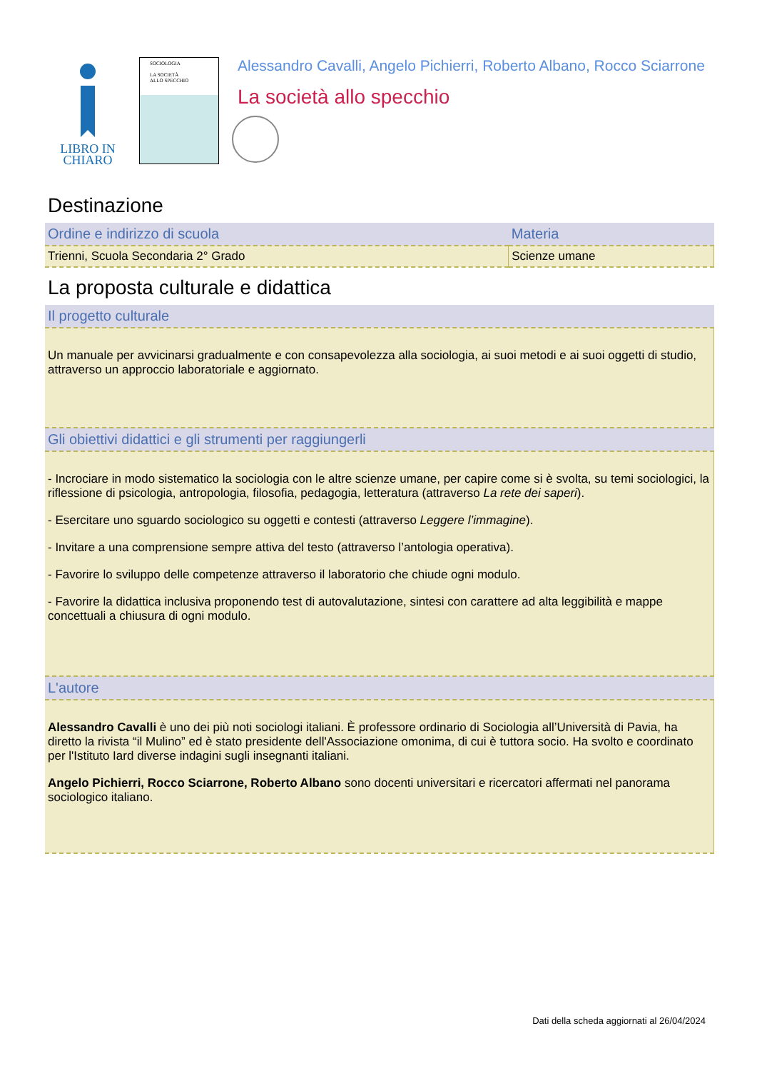LIBRO IN
CHIARO
SOCIOLOGIA
LA SOCIETÀ
ALLO SPECCHIO
Alessandro Cavalli, Angelo Pichierri, Roberto Albano, Rocco Sciarrone
La società allo specchio
Destinazione
| Ordine e indirizzo di scuola | Materia |
| --- | --- |
| Trienni, Scuola Secondaria 2° Grado | Scienze umane |
La proposta culturale e didattica
| Il progetto culturale |
| --- |
| Un manuale per avvicinarsi gradualmente e con consapevolezza alla sociologia, ai suoi metodi e ai suoi oggetti di studio, attraverso un approccio laboratoriale e aggiornato. |
| Gli obiettivi didattici e gli strumenti per raggiungerli |
| - Incrociare in modo sistematico la sociologia con le altre scienze umane, per capire come si è svolta, su temi sociologici, la riflessione di psicologia, antropologia, filosofia, pedagogia, letteratura (attraverso La rete dei saperi ). - Esercitare uno sguardo sociologico su oggetti e contesti (attraverso Leggere l’immagine ). - Invitare a una comprensione sempre attiva del testo (attraverso l’antologia operativa). - Favorire lo sviluppo delle competenze attraverso il laboratorio che chiude ogni modulo. - Favorire la didattica inclusiva proponendo test di autovalutazione, sintesi con carattere ad alta leggibilità e mappe concettuali a chiusura di ogni modulo. |
| L'autore |
| Alessandro Cavalli è uno dei più noti sociologi italiani. È professore ordinario di Sociologia all’Università di Pavia, ha diretto la rivista “il Mulino” ed è stato presidente dell'Associazione omonima, di cui è tuttora socio. Ha svolto e coordinato per l'Istituto Iard diverse indagini sugli insegnanti italiani. Angelo Pichierri, Rocco Sciarrone, Roberto Albano sono docenti universitari e ricercatori affermati nel panorama sociologico italiano. |
Dati della scheda aggiornati al 26/04/2024